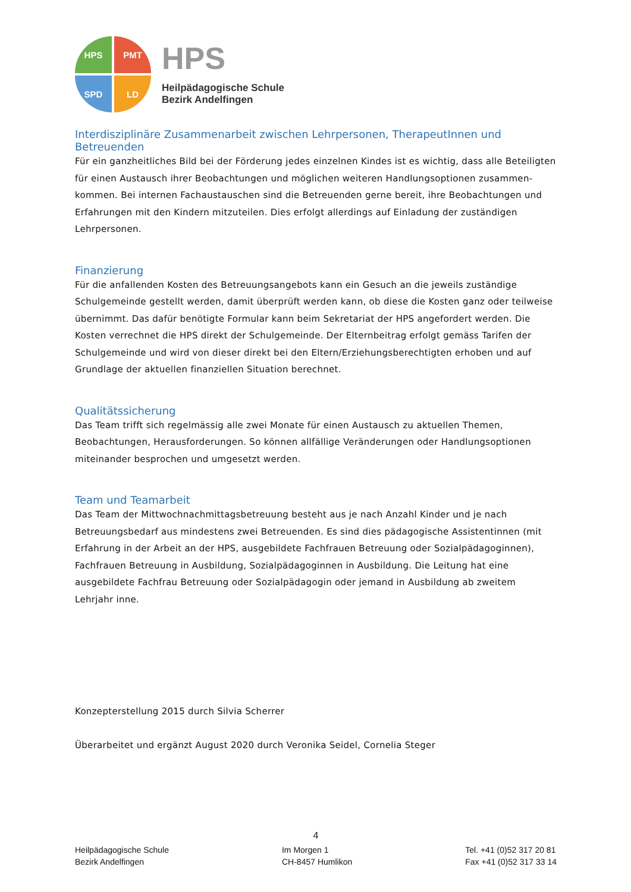HPS PMT
SPD LD
HPS
Heilpädagogische Schule
Bezirk Andelfingen
Interdisziplinäre Zusammenarbeit zwischen Lehrpersonen, TherapeutInnen und Betreuenden
Für ein ganzheitliches Bild bei der Förderung jedes einzelnen Kindes ist es wichtig, dass alle Beteiligten für einen Austausch ihrer Beobachtungen und möglichen weiteren Handlungsoptionen zusammen-kommen. Bei internen Fachaustauschen sind die Betreuenden gerne bereit, ihre Beobachtungen und Erfahrungen mit den Kindern mitzuteilen. Dies erfolgt allerdings auf Einladung der zuständigen Lehrpersonen.
Finanzierung
Für die anfallenden Kosten des Betreuungsangebots kann ein Gesuch an die jeweils zuständige Schulgemeinde gestellt werden, damit überprüft werden kann, ob diese die Kosten ganz oder teilweise übernimmt. Das dafür benötigte Formular kann beim Sekretariat der HPS angefordert werden. Die Kosten verrechnet die HPS direkt der Schulgemeinde. Der Elternbeitrag erfolgt gemäss Tarifen der Schulgemeinde und wird von dieser direkt bei den Eltern/Erziehungsberechtigten erhoben und auf Grundlage der aktuellen finanziellen Situation berechnet.
Qualitätssicherung
Das Team trifft sich regelmässig alle zwei Monate für einen Austausch zu aktuellen Themen, Beobachtungen, Herausforderungen. So können allfällige Veränderungen oder Handlungsoptionen miteinander besprochen und umgesetzt werden.
Team und Teamarbeit
Das Team der Mittwochnachmittagsbetreuung besteht aus je nach Anzahl Kinder und je nach Betreuungsbedarf aus mindestens zwei Betreuenden. Es sind dies pädagogische Assistentinnen (mit Erfahrung in der Arbeit an der HPS, ausgebildete Fachfrauen Betreuung oder Sozialpädagoginnen), Fachfrauen Betreuung in Ausbildung, Sozialpädagoginnen in Ausbildung. Die Leitung hat eine ausgebildete Fachfrau Betreuung oder Sozialpädagogin oder jemand in Ausbildung ab zweitem Lehrjahr inne.
Konzepterstellung 2015 durch Silvia Scherrer
Überarbeitet und ergänzt August 2020 durch Veronika Seidel, Cornelia Steger
4
Heilpädagogische Schule
Bezirk Andelfingen
Im Morgen 1
CH-8457 Humlikon
Tel. +41 (0)52 317 20 81
Fax +41 (0)52 317 33 14